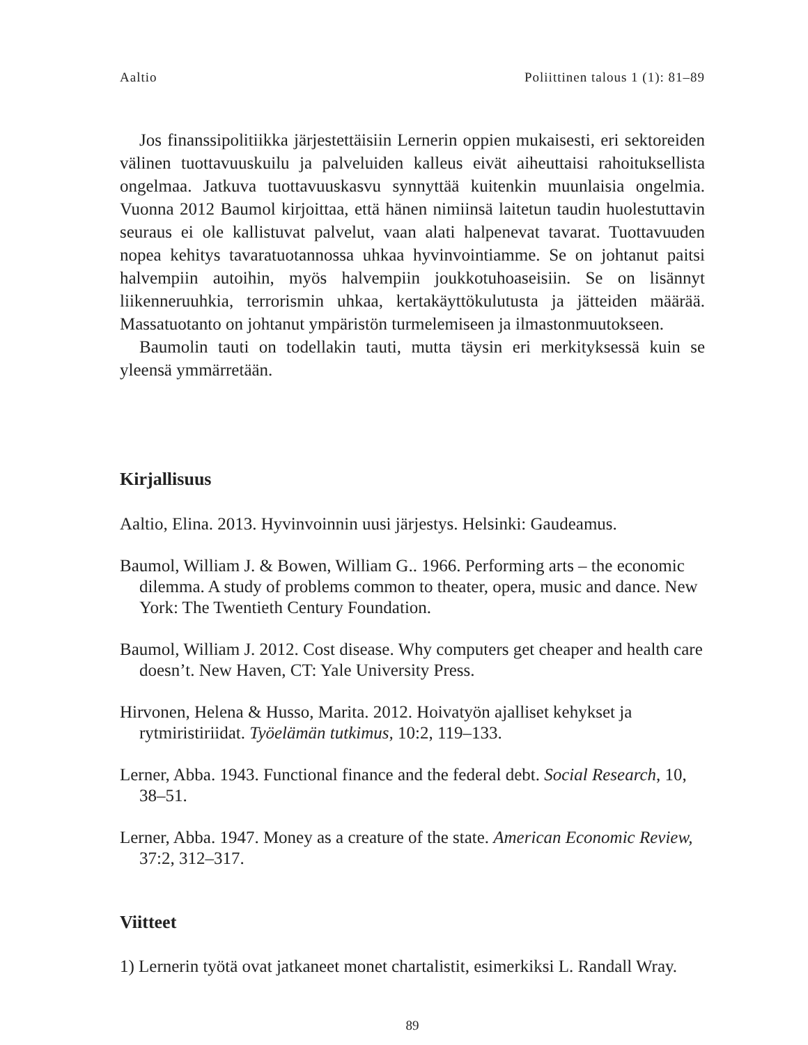Aaltio Poliittinen talous 1 (1): 81–89
Jos finanssipolitiikka järjestettäisiin Lernerin oppien mukaisesti, eri sektoreiden välinen tuottavuuskuilu ja palveluiden kalleus eivät aiheuttaisi rahoituksellista ongelmaa. Jatkuva tuottavuuskasvu synnyttää kuitenkin muunlaisia ongelmia. Vuonna 2012 Baumol kirjoittaa, että hänen nimiinsä laitetun taudin huolestuttavin seuraus ei ole kallistuvat palvelut, vaan alati halpenevat tavarat. Tuottavuuden nopea kehitys tavaratuotannossa uhkaa hyvinvointiamme. Se on johtanut paitsi halvempiin autoihin, myös halvempiin joukkotuhoaseisiin. Se on lisännyt liikenneruuhkia, terrorismin uhkaa, kertakäyttökulutusta ja jätteiden määrää. Massatuotanto on johtanut ympäristön turmelemiseen ja ilmastonmuutokseen.
Baumolin tauti on todellakin tauti, mutta täysin eri merkityksessä kuin se yleensä ymmärretään.
Kirjallisuus
Aaltio, Elina. 2013. Hyvinvoinnin uusi järjestys. Helsinki: Gaudeamus.
Baumol, William J. & Bowen, William G.. 1966. Performing arts – the economic dilemma. A study of problems common to theater, opera, music and dance. New York: The Twentieth Century Foundation.
Baumol, William J. 2012. Cost disease. Why computers get cheaper and health care doesn’t. New Haven, CT: Yale University Press.
Hirvonen, Helena & Husso, Marita. 2012. Hoivatyön ajalliset kehykset ja rytmiristiriidat. Työelämän tutkimus, 10:2, 119–133.
Lerner, Abba. 1943. Functional finance and the federal debt. Social Research, 10, 38–51.
Lerner, Abba. 1947. Money as a creature of the state. American Economic Review, 37:2, 312–317.
Viitteet
1) Lernerin työtä ovat jatkaneet monet chartalistit, esimerkiksi L. Randall Wray.
89